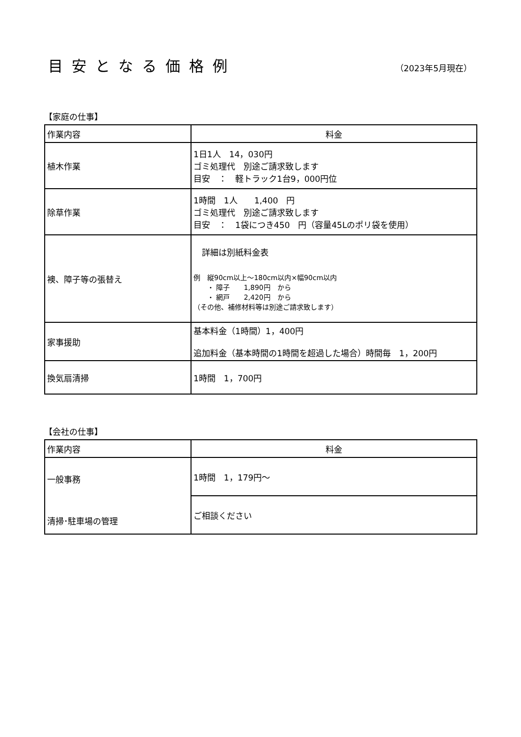目安となる価格例
（2023年5月現在）
【家庭の仕事】
| 作業内容 | 料金 |
| --- | --- |
| 植木作業 | 1日1人 14，030円 ゴミ処理代 別途ご請求致します 目安 ： 軽トラック1台9，000円位 |
| 除草作業 | 1時間 1人 1,400 円 ゴミ処理代 別途ご請求致します 目安 ： 1袋につき450 円（容量45Lのポリ袋を使用） |
| 襖、障子等の張替え | 詳細は別紙料金表 例 縦90cm以上～180cm以内×幅90cm以内 ・ 障子 1,890円 から ・ 網戸 2,420円 から （その他、補修材料等は別途ご請求致します） |
| 家事援助 | 基本料金（1時間）1，400円 追加料金（基本時間の1時間を超過した場合）時間毎 1，200円 |
| 換気扇清掃 | 1時間 1，700円 |
【会社の仕事】
| 作業内容 | 料金 |
| --- | --- |
| 一般事務 清掃･駐車場の管理 | 1時間 1，179円～ |
| | ご相談ください |